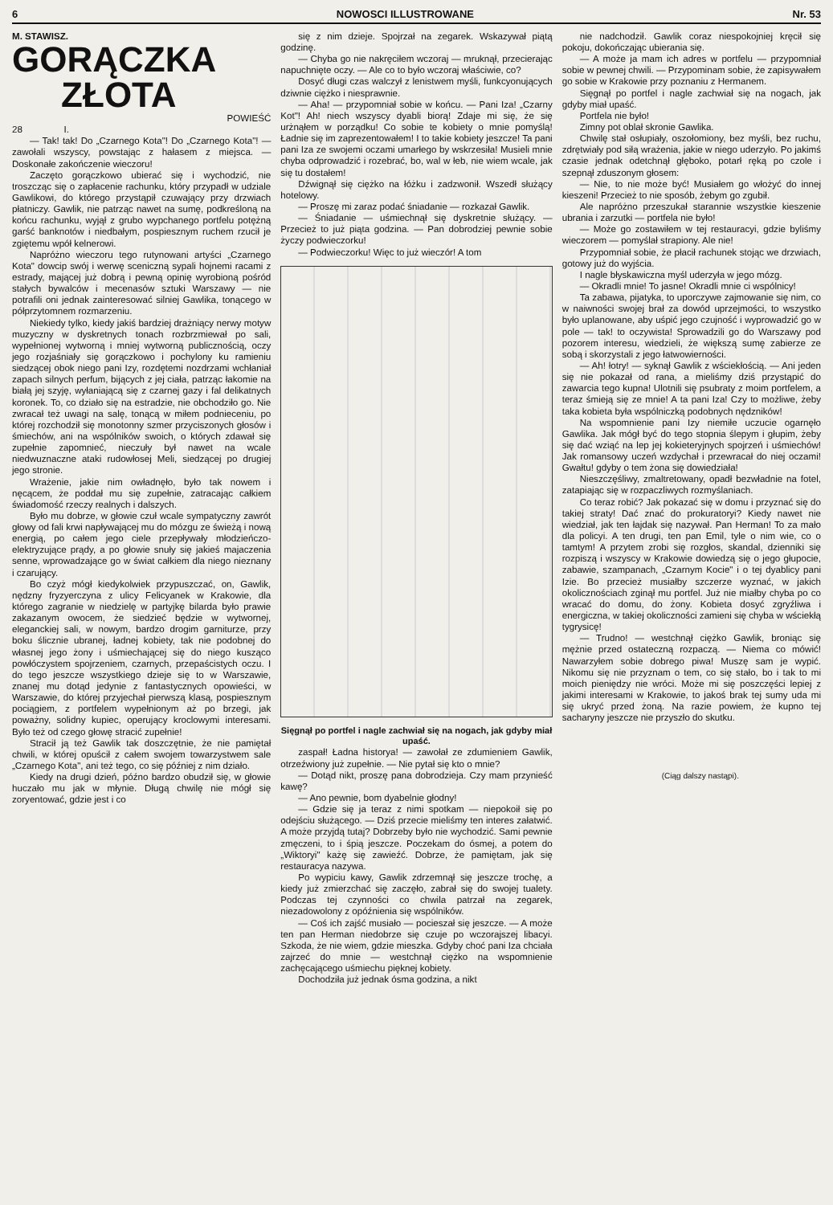6 NOWOSCI ILLUSTROWANE Nr. 53
M. STAWISZ.
GORĄCZKA
ZŁOTA
POWIEŚĆ
28 I.
— Tak! tak! Do „Czarnego Kota"! Do „Czarnego Kota"! — zawołali wszyscy, powstając z hałasem z miejsca. — Doskonałe zakończenie wieczoru!
Zaczęto gorączkowo ubierać się i wychodzić, nie troszcząc się o zapłacenie rachunku, który przypadł w udziale Gawlikowi, do którego przystąpił czuwający przy drzwiach płatniczy. Gawlik, nie patrząc nawet na sumę, podkreśloną na końcu rachunku, wyjął z grubo wypchanego portfelu potężną garść banknotów i niedbałym, pospiesznym ruchem rzucił je zgiętemu wpół kelnerowi.
Napróżno wieczoru tego rutynowani artyści „Czarnego Kota" dowcip swój i werwę sceniczną sypali hojnemi racami z estrady, mającej już dobrą i pewną opinię wyrobioną pośród stałych bywalców i mecenasów sztuki Warszawy — nie potrafili oni jednak zainteresować silniej Gawlika, tonącego w półprzytomnem rozmarzeniu.
Niekiedy tylko, kiedy jakiś bardziej drażniący nerwy motyw muzyczny w dyskretnych tonach rozbrzmiewał po sali, wypełnionej wytworną i mniej wytworną publicznością, oczy jego rozjaśniały się gorączkowo i pochylony ku ramieniu siedzącej obok niego pani Izy, rozdętemi nozdrzami wchłaniał zapach silnych perfum, bijących z jej ciała, patrząc łakomie na białą jej szyję, wyłaniającą się z czarnej gazy i fal delikatnych koronek. To, co działo się na estradzie, nie obchodziło go. Nie zwracał też uwagi na salę, tonącą w miłem podnieceniu, po której rozchodził się monotonny szmer przyciszonych głosów i śmiechów, ani na wspólników swoich, o których zdawał się zupełnie zapomnieć, nieczuły był nawet na wcale niedwuznaczne ataki rudowłosej Meli, siedzącej po drugiej jego stronie.
Wrażenie, jakie nim owładnęło, było tak nowem i nęcącem, że poddał mu się zupełnie, zatracając całkiem świadomość rzeczy realnych i dalszych.
Było mu dobrze, w głowie czuł wcale sympatyczny zawrót głowy od fali krwi napływającej mu do mózgu ze świeżą i nową energią, po całem jego ciele przepływały młodzieńczo-elektryzujące prądy, a po głowie snuły się jakieś majaczenia senne, wprowadzające go w świat całkiem dla niego nieznany i czarujący.
Bo czyż mógł kiedykolwiek przypuszczać, on, Gawlik, nędzny fryzyerczyna z ulicy Felicyanek w Krakowie, dla którego zagranie w niedzielę w partyjkę bilarda było prawie zakazanym owocem, że siedzieć będzie w wytwornej, eleganckiej sali, w nowym, bardzo drogim garniturze, przy boku ślicznie ubranej, ładnej kobiety, tak nie podobnej do własnej jego żony i uśmiechającej się do niego kusząco powłóczystem spojrzeniem, czarnych, przepaścistych oczu. I do tego jeszcze wszystkiego dzieje się to w Warszawie, znanej mu dotąd jedynie z fantastycznych opowieści, w Warszawie, do której przyjechał pierwszą klasą, pospiesznym pociągiem, z portfelem wypełnionym aż po brzegi, jak poważny, solidny kupiec, operujący kroclowymi interesami. Było też od czego głowę stracić zupełnie!
Stracił ją też Gawlik tak doszczętnie, że nie pamiętał chwili, w której opuścił z całem swojem towarzystwem sale „Czarnego Kota", ani też tego, co się później z nim działo.
Kiedy na drugi dzień, późno bardzo obudził się, w głowie huczało mu jak w młynie. Długą chwilę nie mógł się zoryentować, gdzie jest i co
się z nim dzieje. Spojrzał na zegarek. Wskazywał piątą godzinę.
— Chyba go nie nakręciłem wczoraj — mruknął, przecierając napuchnięte oczy. — Ale co to było wczoraj właściwie, co?
Dosyć długi czas walczył z lenistwem myśli, funkcyonujących dziwnie ciężko i niesprawnie.
— Aha! — przypomniał sobie w końcu. — Pani Iza! „Czarny Kot"! Ah! niech wszyscy dyabli biorą! Zdaje mi się, że się urżnąłem w porządku! Co sobie te kobiety o mnie pomyślą! Ładnie się im zaprezentowałem! I to takie kobiety jeszcze! Ta pani pani Iza ze swojemi oczami umarłego by wskrzesiła! Musieli mnie chyba odprowadzić i rozebrać, bo, wal w łeb, nie wiem wcale, jak się tu dostałem!
Dźwignął się ciężko na łóżku i zadzwonił. Wszedł służący hotelowy.
— Proszę mi zaraz podać śniadanie — rozkazał Gawlik.
— Śniadanie — uśmiechnął się dyskretnie służący. — Przecież to już piąta godzina. — Pan dobrodziej pewnie sobie życzy podwieczorku!
— Podwieczorku! Więc to już wieczór! A tom
Sięgnął po portfel i nagle zachwiał się na nogach, jak gdyby miał upaść.
zaspał! Ładna historya! — zawołał ze zdumieniem Gawlik, otrzeźwiony już zupełnie. — Nie pytał się kto o mnie?
— Dotąd nikt, proszę pana dobrodzieja. Czy mam przynieść kawę?
— Ano pewnie, bom dyabelnie głodny!
— Gdzie się ja teraz z nimi spotkam — niepokoił się po odejściu służącego. — Dziś przecie mieliśmy ten interes załatwić. A może przyjdą tutaj? Dobrzeby było nie wychodzić. Sami pewnie zmęczeni, to i śpią jeszcze. Poczekam do ósmej, a potem do „Wiktoryi" każę się zawieźć. Dobrze, że pamiętam, jak się restauracya nazywa.
Po wypiciu kawy, Gawlik zdrzemnął się jeszcze trochę, a kiedy już zmierzchać się zaczęło, zabrał się do swojej tualety. Podczas tej czynności co chwila patrzał na zegarek, niezadowolony z opóźnienia się wspólników.
— Coś ich zajść musiało — pocieszał się jeszcze. — A może ten pan Herman niedobrze się czuje po wczorajszej libacyi. Szkoda, że nie wiem, gdzie mieszka. Gdyby choć pani Iza chciała zajrzeć do mnie — westchnął ciężko na wspomnienie zachęcającego uśmiechu pięknej kobiety.
Dochodziła już jednak ósma godzina, a nikt
nie nadchodził. Gawlik coraz niespokojniej kręcił się pokoju, dokończając ubierania się.
— A może ja mam ich adres w portfelu — przypomniał sobie w pewnej chwili. — Przypominam sobie, że zapisywałem go sobie w Krakowie przy poznaniu z Hermanem.
Sięgnął po portfel i nagle zachwiał się na nogach, jak gdyby miał upaść.
Portfela nie było!
Zimny pot oblał skronie Gawlika.
Chwilę stał osłupiały, oszołomiony, bez myśli, bez ruchu, zdrętwiały pod siłą wrażenia, jakie w niego uderzyło. Po jakimś czasie jednak odetchnął głęboko, potarł ręką po czole i szepnął zduszonym głosem:
— Nie, to nie może być! Musiałem go włożyć do innej kieszeni! Przecież to nie sposób, żebym go zgubił.
Ale napróżno przeszukał starannie wszystkie kieszenie ubrania i zarzutki — portfela nie było!
— Może go zostawiłem w tej restauracyi, gdzie byliśmy wieczorem — pomyślał strapiony. Ale nie!
Przypomniał sobie, że płacił rachunek stojąc we drzwiach, gotowy już do wyjścia.
I nagle błyskawiczna myśl uderzyła w jego mózg.
— Okradli mnie! To jasne! Okradli mnie ci wspólnicy!
Ta zabawa, pijatyka, to uporczywe zajmowanie się nim, co w naiwności swojej brał za dowód uprzejmości, to wszystko było uplanowane, aby uśpić jego czujność i wyprowadzić go w pole — tak! to oczywista! Sprowadzili go do Warszawy pod pozorem interesu, wiedzieli, że większą sumę zabierze ze sobą i skorzystali z jego łatwowierności.
— Ah! łotry! — syknął Gawlik z wściekłością. — Ani jeden się nie pokazał od rana, a mieliśmy dziś przystąpić do zawarcia tego kupna! Ulotnili się psubraty z moim portfelem, a teraz śmieją się ze mnie! A ta pani Iza! Czy to możliwe, żeby taka kobieta była wspólniczką podobnych nędzników!
Na wspomnienie pani Izy niemiłe uczucie ogarnęło Gawlika. Jak mógł być do tego stopnia ślepym i głupim, żeby się dać wziąć na lep jej kokieteryjnych spojrzeń i uśmiechów! Jak romansowy uczeń wzdychał i przewracał do niej oczami! Gwałtu! gdyby o tem żona się dowiedziała!
Nieszczęśliwy, zmaltretowany, opadł bezwładnie na fotel, zatapiając się w rozpaczliwych rozmyślaniach.
Co teraz robić? Jak pokazać się w domu i przyznać się do takiej straty! Dać znać do prokuratoryi? Kiedy nawet nie wiedział, jak ten łajdak się nazywał. Pan Herman! To za mało dla policyi. A ten drugi, ten pan Emil, tyle o nim wie, co o tamtym! A przytem zrobi się rozgłos, skandal, dzienniki się rozpiszą i wszyscy w Krakowie dowiedzą się o jego głupocie, zabawie, szampanach, „Czarnym Kocie" i o tej dyablicy pani Izie. Bo przecież musiałby szczerze wyznać, w jakich okolicznościach zginął mu portfel. Już nie miałby chyba po co wracać do domu, do żony. Kobieta dosyć zgryźliwa i energiczna, w takiej okoliczności zamieni się chyba w wściekłą tygrysicę!
— Trudno! — westchnął ciężko Gawlik, broniąc się mężnie przed ostateczną rozpaczą. — Niema co mówić! Nawarzyłem sobie dobrego piwa! Muszę sam je wypić. Nikomu się nie przyznam o tem, co się stało, bo i tak to mi moich pieniędzy nie wróci. Może mi się poszczęści lepiej z jakimi interesami w Krakowie, to jakoś brak tej sumy uda mi się ukryć przed żoną. Na razie powiem, że kupno tej sacharyny jeszcze nie przyszło do skutku.
(Ciąg dalszy nastąpi).